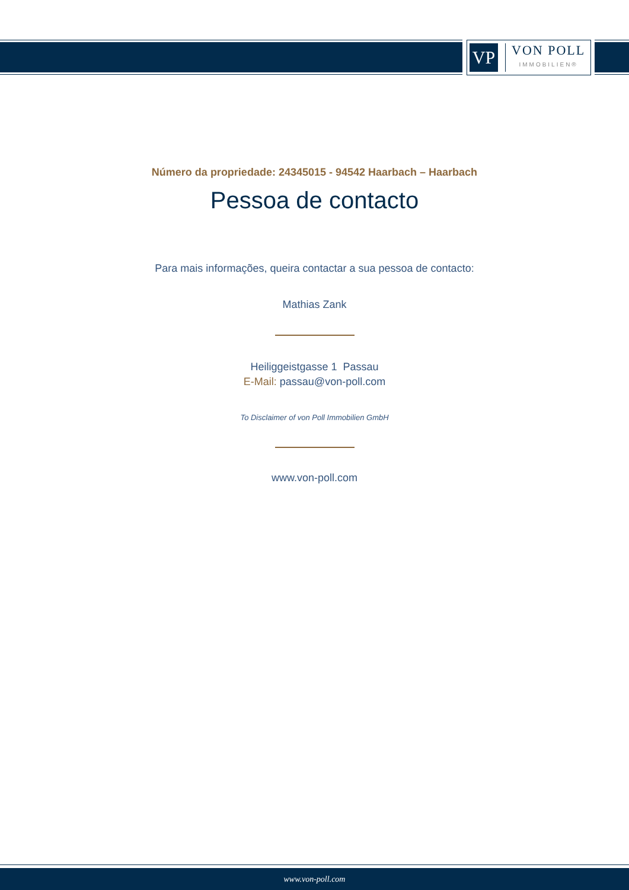VP
VON POLL
IMMOBILIEN®
Número da propriedade: 24345015 - 94542 Haarbach – Haarbach
Pessoa de contacto
Para mais informações, queira contactar a sua pessoa de contacto:
Mathias Zank
Heiliggeistgasse 1 Passau
E-Mail: passau@von-poll.com
To Disclaimer of von Poll Immobilien GmbH
www.von-poll.com
www.von-poll.com